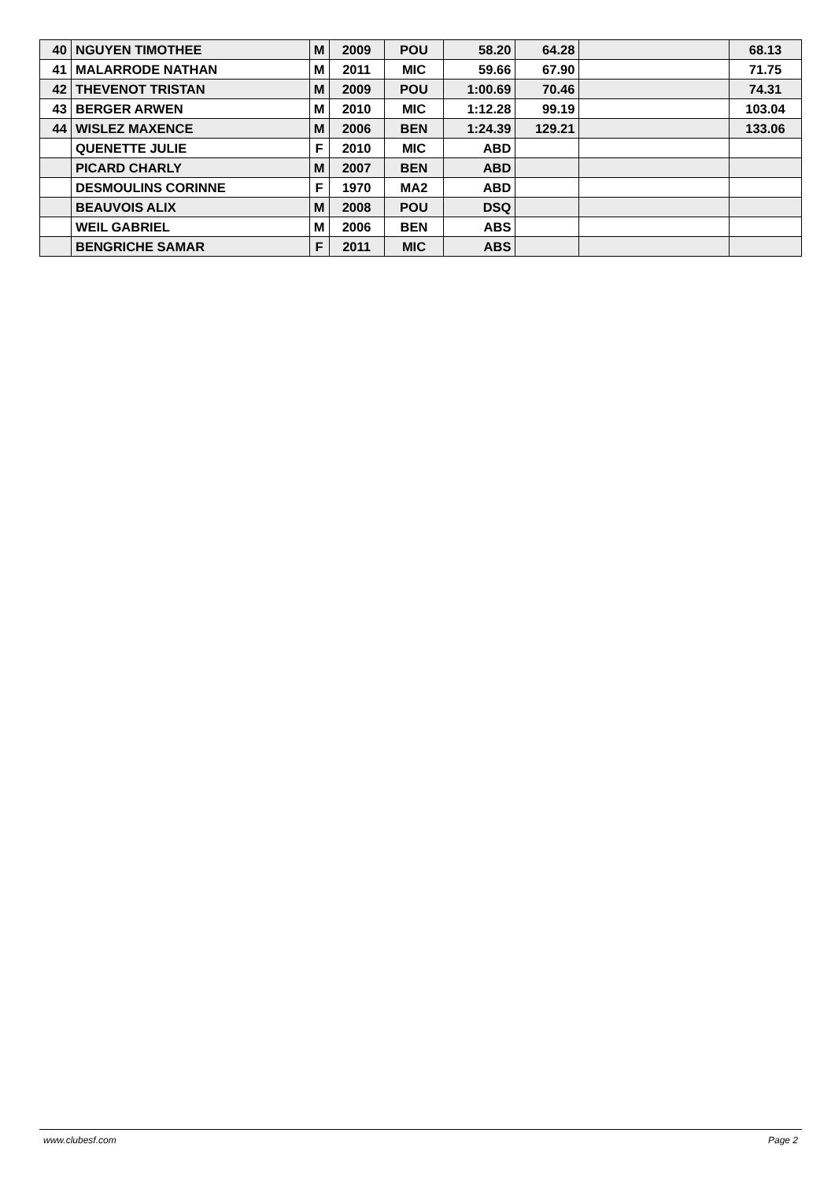| 40 | NGUYEN TIMOTHEE | M | 2009 | POU | 58.20 | 64.28 | | 68.13 |
| 41 | MALARRODE NATHAN | M | 2011 | MIC | 59.66 | 67.90 | | 71.75 |
| 42 | THEVENOT TRISTAN | M | 2009 | POU | 1:00.69 | 70.46 | | 74.31 |
| 43 | BERGER ARWEN | M | 2010 | MIC | 1:12.28 | 99.19 | | 103.04 |
| 44 | WISLEZ MAXENCE | M | 2006 | BEN | 1:24.39 | 129.21 | | 133.06 |
| | QUENETTE JULIE | F | 2010 | MIC | ABD | | | |
| | PICARD CHARLY | M | 2007 | BEN | ABD | | | |
| | DESMOULINS CORINNE | F | 1970 | MA2 | ABD | | | |
| | BEAUVOIS ALIX | M | 2008 | POU | DSQ | | | |
| | WEIL GABRIEL | M | 2006 | BEN | ABS | | | |
| | BENGRICHE SAMAR | F | 2011 | MIC | ABS | | | |
www.clubesf.com Page 2